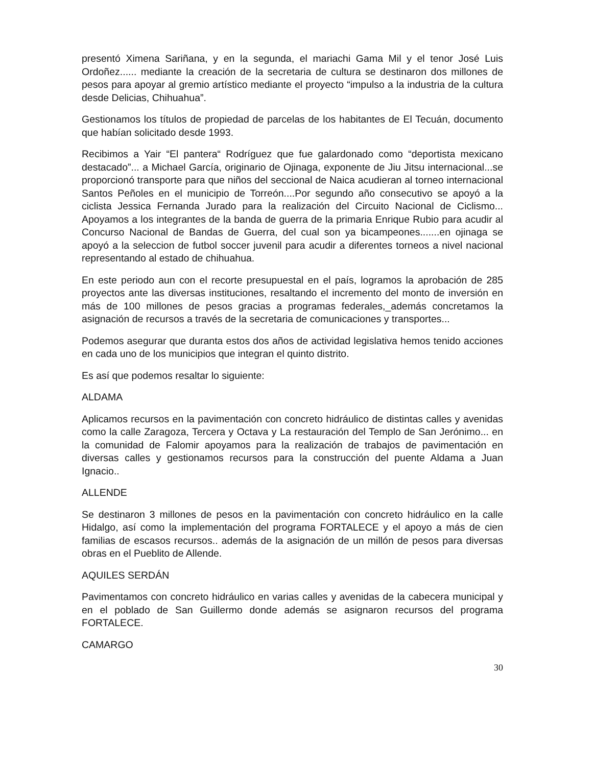presentó Ximena Sariñana, y en la segunda, el mariachi Gama Mil y el tenor José Luis Ordoñez...... mediante la creación de la secretaria de cultura se destinaron dos millones de pesos para apoyar al gremio artístico mediante el proyecto “impulso a la industria de la cultura desde Delicias, Chihuahua”.
Gestionamos los títulos de propiedad de parcelas de los habitantes de El Tecuán, documento que habían solicitado desde 1993.
Recibimos a Yair “El pantera“ Rodríguez que fue galardonado como “deportista mexicano destacado”... a Michael García, originario de Ojinaga, exponente de Jiu Jitsu internacional...se proporcionó transporte para que niños del seccional de Naica acudieran al torneo internacional Santos Peñoles en el municipio de Torreón....Por segundo año consecutivo se apoyó a la ciclista Jessica Fernanda Jurado para la realización del Circuito Nacional de Ciclismo... Apoyamos a los integrantes de la banda de guerra de la primaria Enrique Rubio para acudir al Concurso Nacional de Bandas de Guerra, del cual son ya bicampeones.......en ojinaga se apoyó a la seleccion de futbol soccer juvenil para acudir a diferentes torneos a nivel nacional representando al estado de chihuahua.
En este periodo aun con el recorte presupuestal en el país, logramos la aprobación de 285 proyectos ante las diversas instituciones, resaltando el incremento del monto de inversión en más de 100 millones de pesos gracias a programas federales,_además concretamos la asignación de recursos a través de la secretaria de comunicaciones y transportes...
Podemos asegurar que duranta estos dos años de actividad legislativa hemos tenido acciones en cada uno de los municipios que integran el quinto distrito.
Es así que podemos resaltar lo siguiente:
ALDAMA
Aplicamos recursos en la pavimentación con concreto hidráulico de distintas calles y avenidas como la calle Zaragoza, Tercera y Octava y La restauración del Templo de San Jerónimo... en la comunidad de Falomir apoyamos para la realización de trabajos de pavimentación en diversas calles y gestionamos recursos para la construcción del puente Aldama a Juan Ignacio..
ALLENDE
Se destinaron 3 millones de pesos en la pavimentación con concreto hidráulico en la calle Hidalgo, así como la implementación del programa FORTALECE y el apoyo a más de cien familias de escasos recursos.. además de la asignación de un millón de pesos para diversas obras en el Pueblito de Allende.
AQUILES SERDÁN
Pavimentamos con concreto hidráulico en varias calles y avenidas de la cabecera municipal y en el poblado de San Guillermo donde además se asignaron recursos del programa FORTALECE.
CAMARGO
30